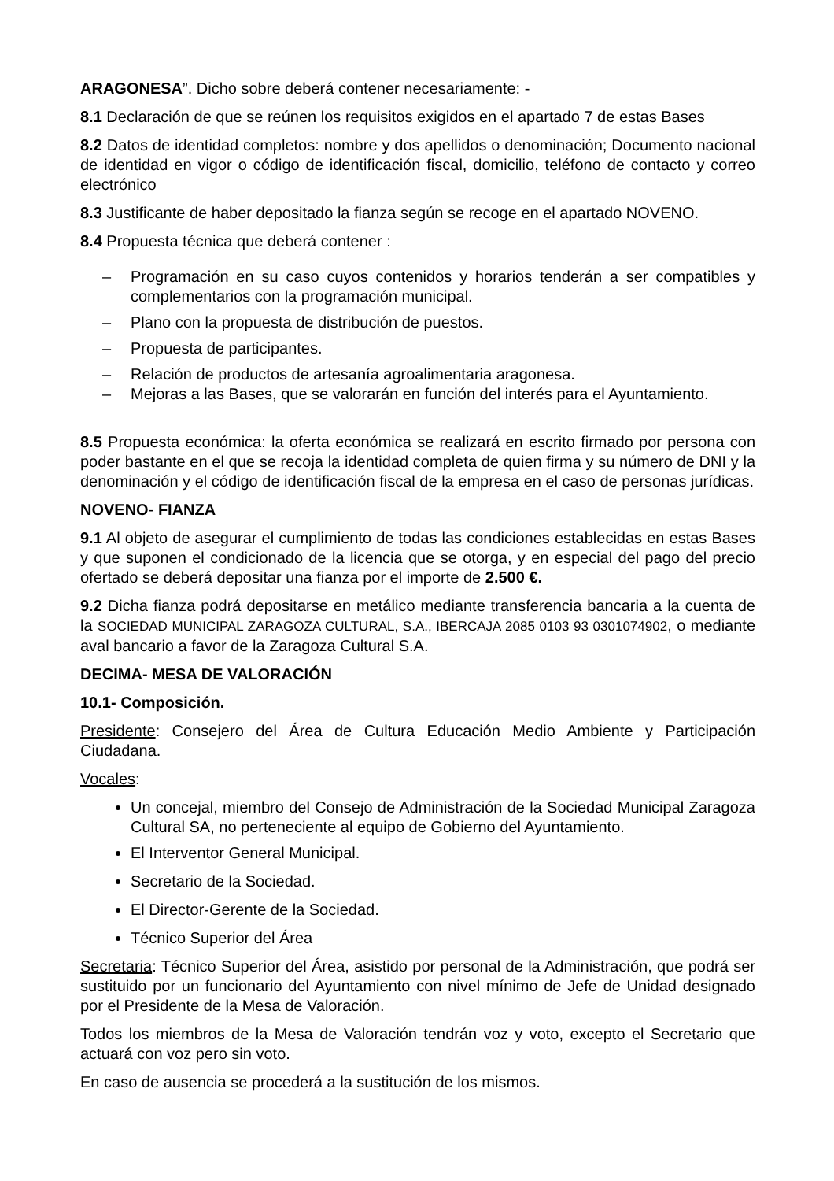ARAGONESA”. Dicho sobre deberá contener necesariamente: -
8.1 Declaración de que se reúnen los requisitos exigidos en el apartado 7 de estas Bases
8.2 Datos de identidad completos: nombre y dos apellidos o denominación; Documento nacional de identidad en vigor o código de identificación fiscal, domicilio, teléfono de contacto y correo electrónico
8.3 Justificante de haber depositado la fianza según se recoge en el apartado NOVENO.
8.4 Propuesta técnica que deberá contener :
– Programación en su caso cuyos contenidos y horarios tenderán a ser compatibles y complementarios con la programación municipal.
– Plano con la propuesta de distribución de puestos.
– Propuesta de participantes.
– Relación de productos de artesanía agroalimentaria aragonesa.
– Mejoras a las Bases, que se valorarán en función del interés para el Ayuntamiento.
8.5 Propuesta económica: la oferta económica se realizará en escrito firmado por persona con poder bastante en el que se recoja la identidad completa de quien firma y su número de DNI y la denominación y el código de identificación fiscal de la empresa en el caso de personas jurídicas.
NOVENO- FIANZA
9.1 Al objeto de asegurar el cumplimiento de todas las condiciones establecidas en estas Bases y que suponen el condicionado de la licencia que se otorga, y en especial del pago del precio ofertado se deberá depositar una fianza por el importe de 2.500 €.
9.2 Dicha fianza podrá depositarse en metálico mediante transferencia bancaria a la cuenta de la SOCIEDAD MUNICIPAL ZARAGOZA CULTURAL, S.A., IBERCAJA 2085 0103 93 0301074902, o mediante aval bancario a favor de la Zaragoza Cultural S.A.
DECIMA- MESA DE VALORACIÓN
10.1- Composición.
Presidente: Consejero del Área de Cultura Educación Medio Ambiente y Participación Ciudadana.
Vocales:
Un concejal, miembro del Consejo de Administración de la Sociedad Municipal Zaragoza Cultural SA, no perteneciente al equipo de Gobierno del Ayuntamiento.
El Interventor General Municipal.
Secretario de la Sociedad.
El Director-Gerente de la Sociedad.
Técnico Superior del Área
Secretaria: Técnico Superior del Área, asistido por personal de la Administración, que podrá ser sustituido por un funcionario del Ayuntamiento con nivel mínimo de Jefe de Unidad designado por el Presidente de la Mesa de Valoración.
Todos los miembros de la Mesa de Valoración tendrán voz y voto, excepto el Secretario que actuará con voz pero sin voto.
En caso de ausencia se procederá a la sustitución de los mismos.